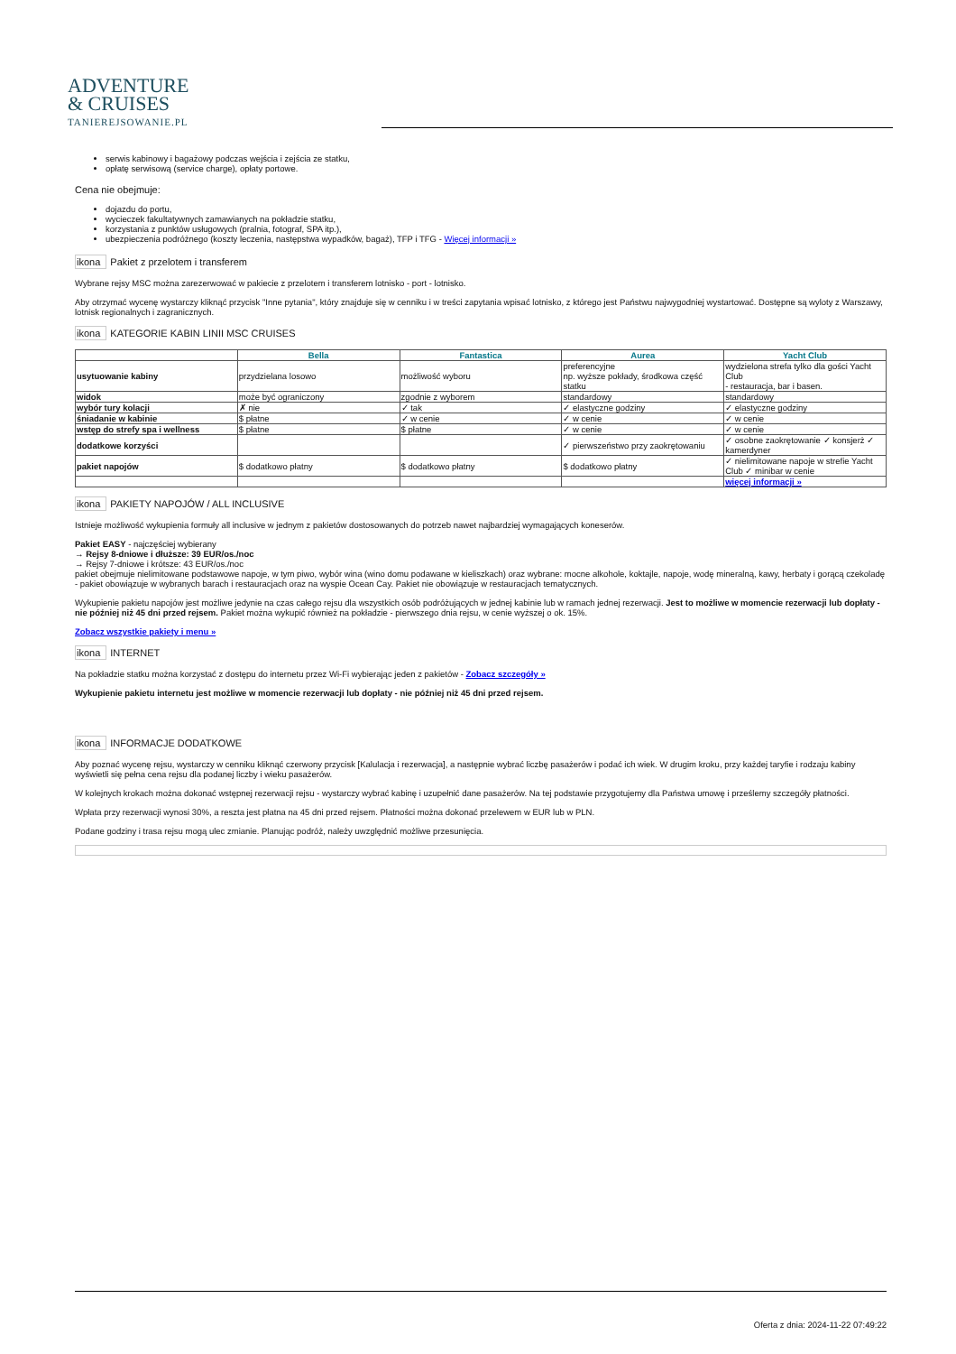ADVENTURE
& CRUISES
TANIEREJSOWANIE.PL
serwis kabinowy i bagażowy podczas wejścia i zejścia ze statku,
opłatę serwisową (service charge), opłaty portowe.
Cena nie obejmuje:
dojazdu do portu,
wycieczek fakultatywnych zamawianych na pokładzie statku,
korzystania z punktów usługowych (pralnia, fotograf, SPA itp.),
ubezpieczenia podróżnego (koszty leczenia, następstwa wypadków, bagaż), TFP i TFG - Więcej informacji »
ikona Pakiet z przelotem i transferem
Wybrane rejsy MSC można zarezerwować w pakiecie z przelotem i transferem lotnisko - port - lotnisko.
Aby otrzymać wycenę wystarczy kliknąć przycisk "Inne pytania", który znajduje się w cenniku i w treści zapytania wpisać lotnisko, z którego jest Państwu najwygodniej wystartować. Dostępne są wyloty z Warszawy, lotnisk regionalnych i zagranicznych.
ikona KATEGORIE KABIN LINII MSC CRUISES
| | Bella | Fantastica | Aurea | Yacht Club |
| --- | --- | --- | --- | --- |
| usytuowanie kabiny | przydzielana losowo | możliwość wyboru | preferencyjne np. wyższe pokłady, środkowa część statku | wydzielona strefa tylko dla gości Yacht Club - restauracja, bar i basen. |
| widok | może być ograniczony | zgodnie z wyborem | standardowy | standardowy |
| wybór tury kolacji | ✗ nie | ✓ tak | ✓ elastyczne godziny | ✓ elastyczne godziny |
| śniadanie w kabinie | $ płatne | ✓ w cenie | ✓ w cenie | ✓ w cenie |
| wstęp do strefy spa i wellness | $ płatne | $ płatne | ✓ w cenie | ✓ w cenie |
| dodatkowe korzyści | | | ✓ pierwszeństwo przy zaokrętowaniu | ✓ osobne zaokrętowanie ✓ konsjerż ✓ kamerdyner |
| pakiet napojów | $ dodatkowo płatny | $ dodatkowo płatny | $ dodatkowo płatny | ✓ nielimitowane napoje w strefie Yacht Club ✓ minibar w cenie |
| | | | | więcej informacji » |
ikona PAKIETY NAPOJÓW / ALL INCLUSIVE
Istnieje możliwość wykupienia formuły all inclusive w jednym z pakietów dostosowanych do potrzeb nawet najbardziej wymagających koneserów.
Pakiet EASY - najczęściej wybierany
→ Rejsy 8-dniowe i dłuższe: 39 EUR/os./noc
→ Rejsy 7-dniowe i krótsze: 43 EUR/os./noc
pakiet obejmuje nielimitowane podstawowe napoje, w tym piwo, wybór wina (wino domu podawane w kieliszkach) oraz wybrane: mocne alkohole, koktajle, napoje, wodę mineralną, kawy, herbaty i gorącą czekoladę
- pakiet obowiązuje w wybranych barach i restauracjach oraz na wyspie Ocean Cay. Pakiet nie obowiązuje w restauracjach tematycznych.
Wykupienie pakietu napojów jest możliwe jedynie na czas całego rejsu dla wszystkich osób podróżujących w jednej kabinie lub w ramach jednej rezerwacji. Jest to możliwe w momencie rezerwacji lub dopłaty - nie później niż 45 dni przed rejsem. Pakiet można wykupić również na pokładzie - pierwszego dnia rejsu, w cenie wyższej o ok. 15%.
Zobacz wszystkie pakiety i menu »
ikona INTERNET
Na pokładzie statku można korzystać z dostępu do internetu przez Wi-Fi wybierając jeden z pakietów - Zobacz szczegóły »
Wykupienie pakietu internetu jest możliwe w momencie rezerwacji lub dopłaty - nie później niż 45 dni przed rejsem.
ikona INFORMACJE DODATKOWE
Aby poznać wycenę rejsu, wystarczy w cenniku kliknąć czerwony przycisk [Kalulacja i rezerwacja], a następnie wybrać liczbę pasażerów i podać ich wiek. W drugim kroku, przy każdej taryfie i rodzaju kabiny wyświetli się pełna cena rejsu dla podanej liczby i wieku pasażerów.
W kolejnych krokach można dokonać wstępnej rezerwacji rejsu - wystarczy wybrać kabinę i uzupełnić dane pasażerów. Na tej podstawie przygotujemy dla Państwa umowę i prześlemy szczegóły płatności.
Wpłata przy rezerwacji wynosi 30%, a reszta jest płatna na 45 dni przed rejsem. Płatności można dokonać przelewem w EUR lub w PLN.
Podane godziny i trasa rejsu mogą ulec zmianie. Planując podróż, należy uwzględnić możliwe przesunięcia.
Oferta z dnia: 2024-11-22 07:49:22